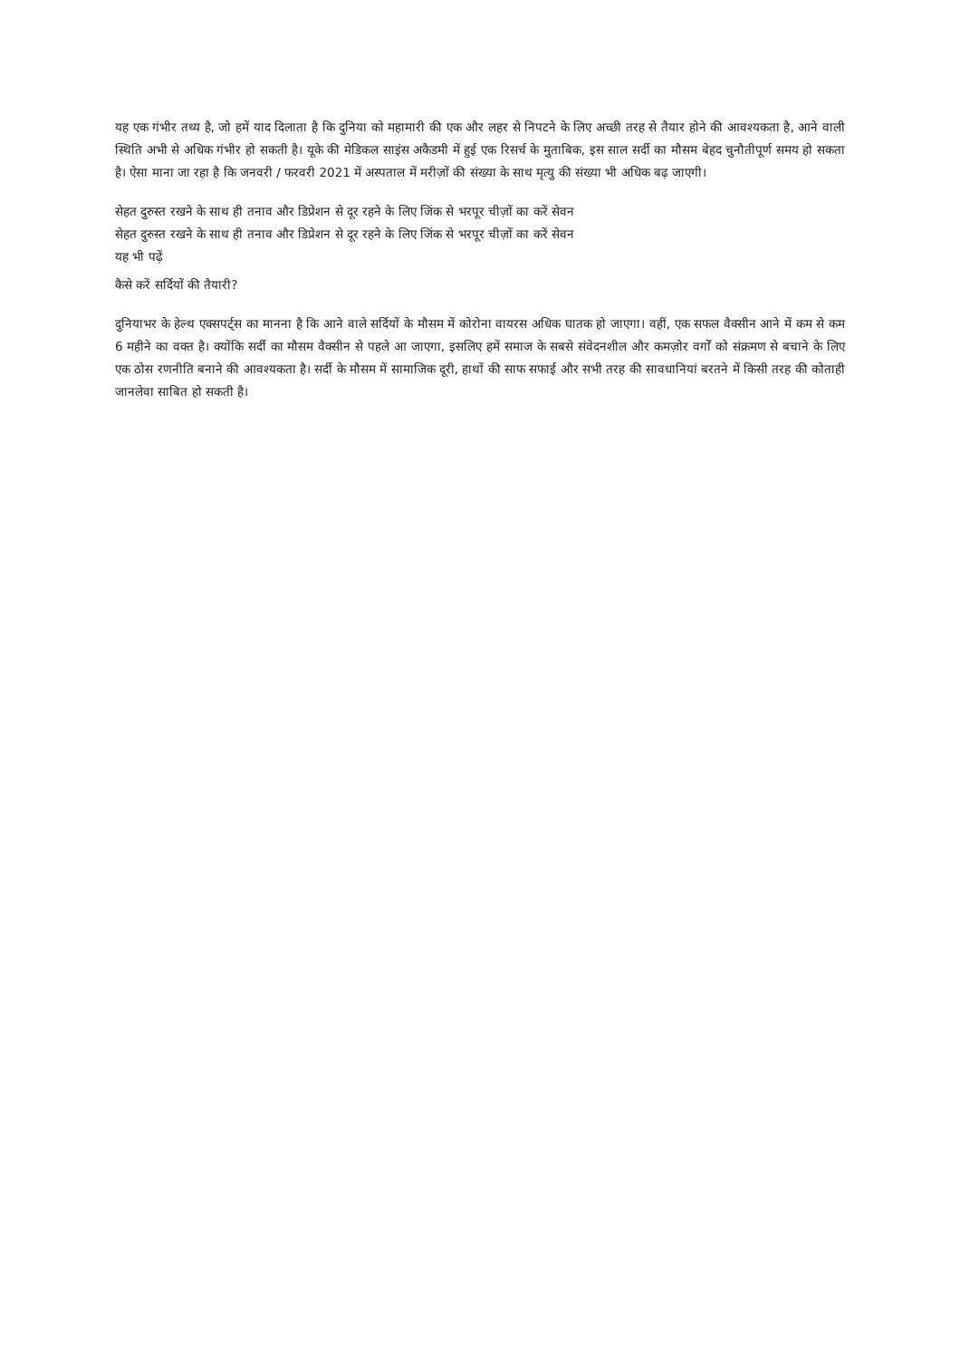यह एक गंभीर तथ्य है, जो हमें याद दिलाता है कि दुनिया को महामारी की एक और लहर से निपटने के लिए अच्छी तरह से तैयार होने की आवश्यकता है, आने वाली स्थिति अभी से अधिक गंभीर हो सकती है। यूके की मेडिकल साइंस अकैडमी में हुई एक रिसर्च के मुताबिक, इस साल सर्दी का मौसम बेहद चुनौतीपूर्ण समय हो सकता है। ऐसा माना जा रहा है कि जनवरी / फरवरी 2021 में अस्पताल में मरीज़ों की संख्या के साथ मृत्यु की संख्या भी अधिक बढ़ जाएगी।
सेहत दुरुस्त रखने के साथ ही तनाव और डिप्रेशन से दूर रहने के लिए जिंक से भरपूर चीज़ों का करें सेवन
सेहत दुरुस्त रखने के साथ ही तनाव और डिप्रेशन से दूर रहने के लिए जिंक से भरपूर चीज़ों का करें सेवन
यह भी पढ़ें
कैसे करें सर्दियों की तैयारी?
दुनियाभर के हेल्थ एक्सपर्ट्स का मानना है कि आने वाले सर्दियों के मौसम में कोरोना वायरस अधिक घातक हो जाएगा। वहीं, एक सफल वैक्सीन आने में कम से कम 6 महीने का वक्त है। क्योंकि सर्दी का मौसम वैक्सीन से पहले आ जाएगा, इसलिए हमें समाज के सबसे संवेदनशील और कमज़ोर वर्गों को संक्रमण से बचाने के लिए एक ठोस रणनीति बनाने की आवश्यकता है। सर्दी के मौसम में सामाजिक दूरी, हाथों की साफ सफाई और सभी तरह की सावधानियां बरतने में किसी तरह की कोताही जानलेवा साबित हो सकती है।